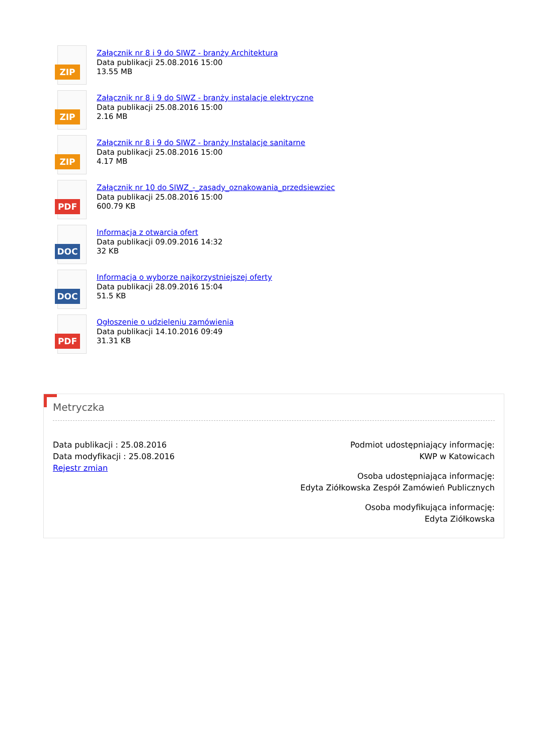ZIP
Załącznik nr 8 i 9 do SIWZ - branży Architektura
Data publikacji 25.08.2016 15:00
13.55 MB
ZIP
Załącznik nr 8 i 9 do SIWZ - branży instalacje elektryczne
Data publikacji 25.08.2016 15:00
2.16 MB
ZIP
Załącznik nr 8 i 9 do SIWZ - branży Instalacje sanitarne
Data publikacji 25.08.2016 15:00
4.17 MB
PDF
Załącznik nr 10 do SIWZ_-_zasady_oznakowania_przedsiewziec
Data publikacji 25.08.2016 15:00
600.79 KB
DOC
Informacja z otwarcia ofert
Data publikacji 09.09.2016 14:32
32 KB
DOC
Informacja o wyborze najkorzystniejszej oferty
Data publikacji 28.09.2016 15:04
51.5 KB
PDF
Ogłoszenie o udzieleniu zamówienia
Data publikacji 14.10.2016 09:49
31.31 KB
Metryczka
Data publikacji : 25.08.2016
Data modyfikacji : 25.08.2016
Rejestr zmian
Podmiot udostępniający informację:
KWP w Katowicach
Osoba udostępniająca informację:
Edyta Ziółkowska Zespół Zamówień Publicznych
Osoba modyfikująca informację:
Edyta Ziółkowska